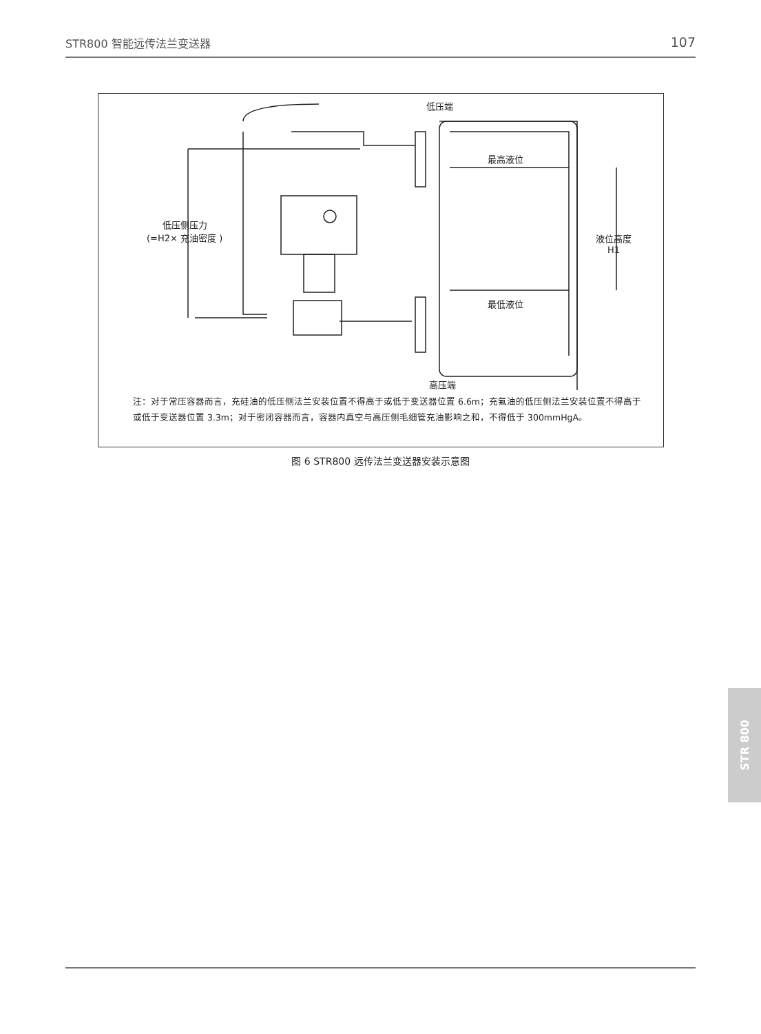STR800 智能远传法兰变送器 107
低压端
最高液位
最低液位
低压侧压力
(=H2× 充油密度 )
液位高度
H1
高压端
注：对于常压容器而言，充硅油的低压侧法兰安装位置不得高于或低于变送器位置 6.6m；充氟油的低压侧法兰安装位置不得高于或低于变送器位置 3.3m；对于密闭容器而言，容器内真空与高压侧毛细管充油影响之和，不得低于 300mmHgA。
图 6 STR800 远传法兰变送器安装示意图
STR 800